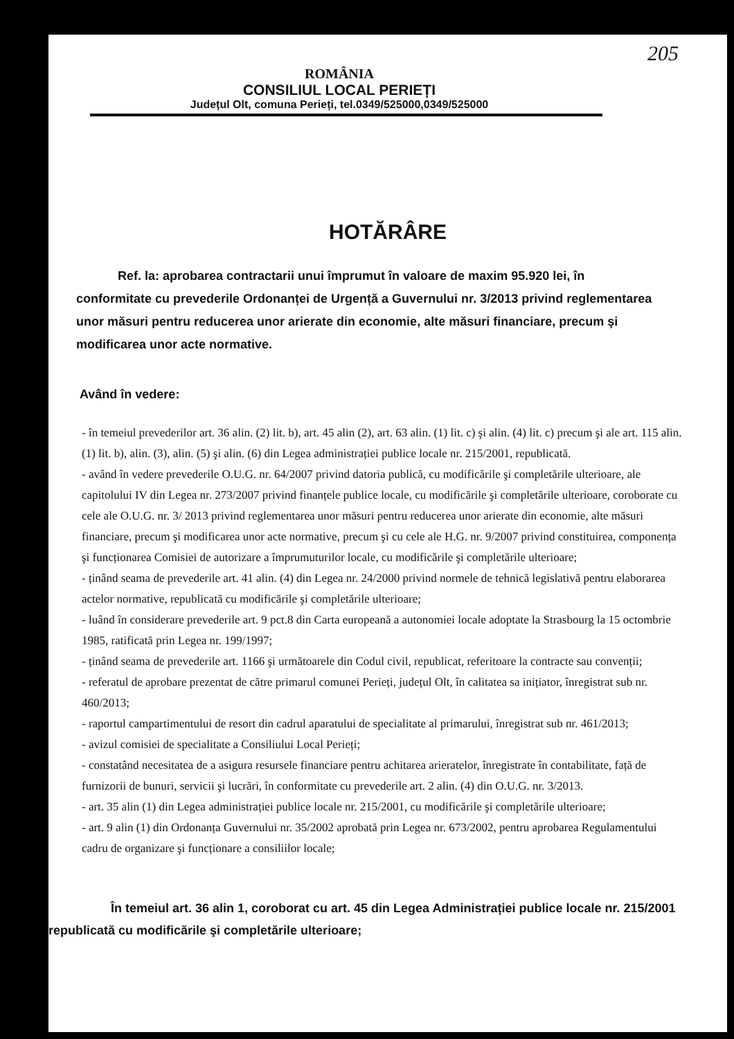205
ROMÂNIA
CONSILIUL LOCAL PERIEȚI
Județul Olt, comuna Perieți, tel.0349/525000,0349/525000
HOTĂRÂRE
Ref. la: aprobarea contractarii unui împrumut în valoare de maxim 95.920 lei, în conformitate cu prevederile Ordonanței de Urgență a Guvernului nr. 3/2013 privind reglementarea unor măsuri pentru reducerea unor arierate din economie, alte măsuri financiare, precum şi modificarea unor acte normative.
Având în vedere:
- în temeiul prevederilor art. 36 alin. (2) lit. b), art. 45 alin (2), art. 63 alin. (1) lit. c) şi alin. (4) lit. c) precum şi ale art. 115 alin. (1) lit. b), alin. (3), alin. (5) şi alin. (6) din Legea administrației publice locale nr. 215/2001, republicată.
- având în vedere prevederile O.U.G. nr. 64/2007 privind datoria publică, cu modificările şi completările ulterioare, ale capitolului IV din Legea nr. 273/2007 privind finanțele publice locale, cu modificările şi completările ulterioare, coroborate cu cele ale O.U.G. nr. 3/ 2013 privind reglementarea unor măsuri pentru reducerea unor arierate din economie, alte măsuri financiare, precum şi modificarea unor acte normative, precum şi cu cele ale H.G. nr. 9/2007 privind constituirea, componența şi funcționarea Comisiei de autorizare a împrumuturilor locale, cu modificările şi completările ulterioare;
- ținând seama de prevederile art. 41 alin. (4) din Legea nr. 24/2000 privind normele de tehnică legislativă pentru elaborarea actelor normative, republicată cu modificările şi completările ulterioare;
- luând în considerare prevederile art. 9 pct.8 din Carta europeană a autonomiei locale adoptate la Strasbourg la 15 octombrie 1985, ratificată prin Legea nr. 199/1997;
- ținând seama de prevederile art. 1166 şi următoarele din Codul civil, republicat, referitoare la contracte sau convenții;
- referatul de aprobare prezentat de către primarul comunei Perieți, județul Olt, în calitatea sa inițiator, înregistrat sub nr. 460/2013;
- raportul campartimentului de resort din cadrul aparatului de specialitate al primarului, înregistrat sub nr. 461/2013;
- avizul comisiei de specialitate a Consiliului Local Perieți;
- constatând necesitatea de a asigura resursele financiare pentru achitarea arieratelor, înregistrate în contabilitate, față de furnizorii de bunuri, servicii şi lucrări, în conformitate cu prevederile art. 2 alin. (4) din O.U.G. nr. 3/2013.
- art. 35 alin (1) din Legea administrației publice locale nr. 215/2001, cu modificările şi completările ulterioare;
- art. 9 alin (1) din Ordonanța Guvernului nr. 35/2002 aprobată prin Legea nr. 673/2002, pentru aprobarea Regulamentului cadru de organizare şi funcționare a consiliilor locale;
În temeiul art. 36 alin 1, coroborat cu art. 45 din Legea Administrației publice locale nr. 215/2001 republicată cu modificările şi completările ulterioare;